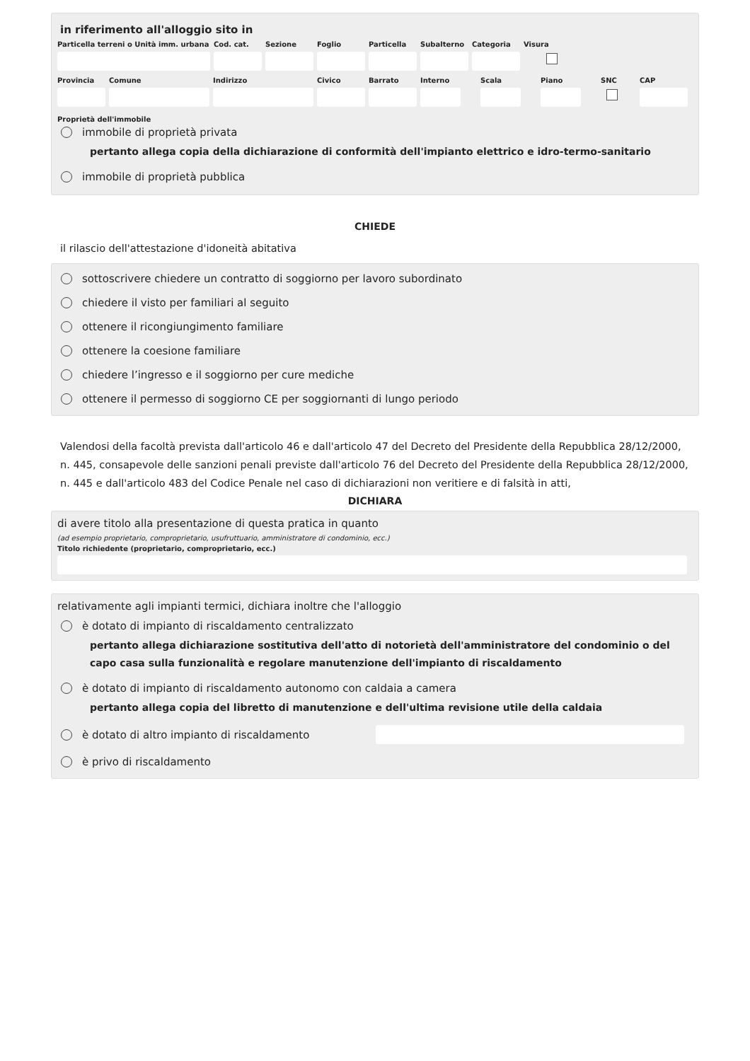in riferimento all'alloggio sito in
Particella terreni o Unità imm. urbana
Cod. cat.
Sezione Foglio Particella
Subalterno
Categoria
Visura
Provincia
Comune Indirizzo Civico Barrato Interno Scala Piano SNC CAP
Proprietà dell'immobile
immobile di proprietà privata
pertanto allega copia della dichiarazione di conformità dell'impianto elettrico e idro-termo-sanitario
immobile di proprietà pubblica
CHIEDE
il rilascio dell'attestazione d'idoneità abitativa
sottoscrivere chiedere un contratto di soggiorno per lavoro subordinato
chiedere il visto per familiari al seguito
ottenere il ricongiungimento familiare
ottenere la coesione familiare
chiedere l’ingresso e il soggiorno per cure mediche
ottenere il permesso di soggiorno CE per soggiornanti di lungo periodo
Valendosi della facoltà prevista dall'articolo 46 e dall'articolo 47 del Decreto del Presidente della Repubblica 28/12/2000, n. 445, consapevole delle sanzioni penali previste dall'articolo 76 del Decreto del Presidente della Repubblica 28/12/2000, n. 445 e dall'articolo 483 del Codice Penale nel caso di dichiarazioni non veritiere e di falsità in atti,
DICHIARA
di avere titolo alla presentazione di questa pratica in quanto
(ad esempio proprietario, comproprietario, usufruttuario, amministratore di condominio, ecc.)
Titolo richiedente (proprietario, comproprietario, ecc.)
relativamente agli impianti termici, dichiara inoltre che l'alloggio
è dotato di impianto di riscaldamento centralizzato
pertanto allega dichiarazione sostitutiva dell'atto di notorietà dell'amministratore del condominio o del capo casa sulla funzionalità e regolare manutenzione dell'impianto di riscaldamento
è dotato di impianto di riscaldamento autonomo con caldaia a camera
pertanto allega copia del libretto di manutenzione e dell'ultima revisione utile della caldaia
è dotato di altro impianto di riscaldamento
è privo di riscaldamento